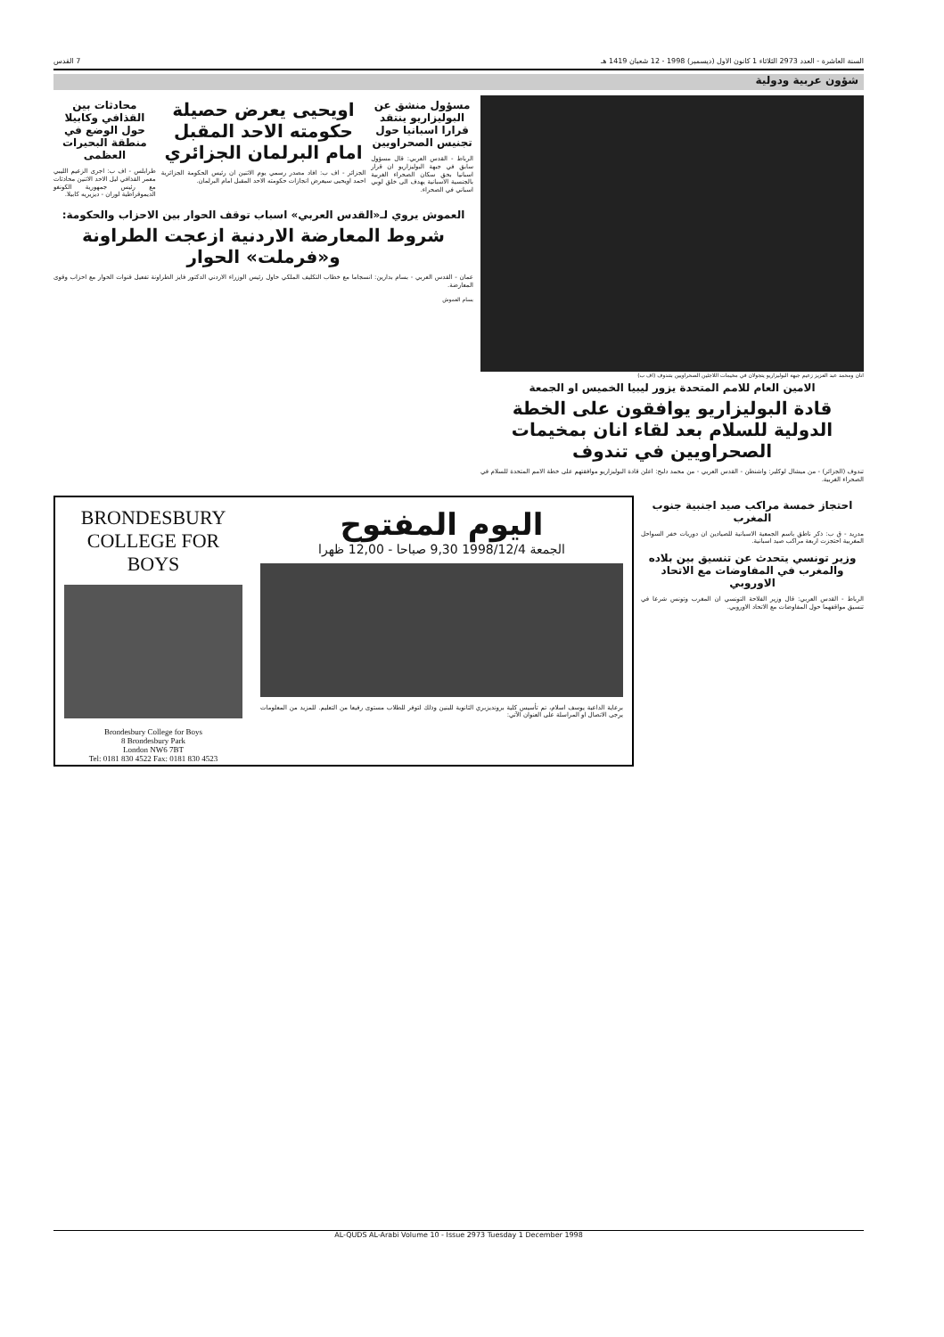السنة العاشرة - العدد 2973 الثلاثاء 1 كانون الاول (ديسمبر) 1998 - 12 شعبان 1419 هـ 7 القدس
شؤون عربية ودولية
انان ومحمد عبد العزيز زعيم جبهة البوليزاريو يتجولان في مخيمات اللاجئين الصحراويين بتندوف (اف ب)
الامين العام للامم المتحدة يزور ليبيا الخميس او الجمعة
قادة البوليزاريو يوافقون على الخطة الدولية للسلام بعد لقاء انان بمخيمات الصحراويين في تندوف
تندوف (الجزائر) - من ميشال لوكلير: واشنطن - القدس العربي - من محمد دلبح: اعلن قادة البوليزاريو موافقتهم على خطة الامم المتحدة للسلام في الصحراء الغربية.
مسؤول منشق عن البوليزاريو ينتقد قرارا اسبانيا حول تجنيس الصحراويين
الرباط - القدس العربي: قال مسؤول سابق في جبهة البوليزاريو ان قرار اسبانيا بحق سكان الصحراء الغربية بالجنسية الاسبانية يهدف الى خلق لوبي اسباني في الصحراء.
اويحيى يعرض حصيلة حكومته الاحد المقبل امام البرلمان الجزائري
الجزائر - اف ب: افاد مصدر رسمي يوم الاثنين ان رئيس الحكومة الجزائرية احمد اويحيى سيعرض انجازات حكومته الاحد المقبل امام البرلمان.
محادثات بين القذافي وكابيلا حول الوضع في منطقة البحيرات العظمى
طرابلس - اف ب: اجرى الزعيم الليبي معمر القذافي ليل الاحد الاثنين محادثات مع رئيس جمهورية الكونغو الديموقراطية لوران - ديزيريه كابيلا.
العموش يروي لـ«القدس العربي» اسباب توقف الحوار بين الاحزاب والحكومة:
شروط المعارضة الاردنية ازعجت الطراونة و«فرملت» الحوار
عمان - القدس العربي - بسام بدارين: انسجاما مع خطاب التكليف الملكي حاول رئيس الوزراء الاردني الدكتور فايز الطراونة تفعيل قنوات الحوار مع احزاب وقوى المعارضة.
بسام العموش
احتجاز خمسة مراكب صيد اجنبية جنوب المغرب
مدريد - ق ب: ذكر ناطق باسم الجمعية الاسبانية للصيادين ان دوريات خفر السواحل المغربية احتجزت اربعة مراكب صيد اسبانية.
وزير تونسي يتحدث عن تنسيق بين بلاده والمغرب في المفاوضات مع الاتحاد الاوروبي
الرباط - القدس العربي: قال وزير الفلاحة التونسي ان المغرب وتونس شرعا في تنسيق مواقفهما حول المفاوضات مع الاتحاد الاوروبي.
BRONDESBURY
COLLEGE FOR BOYS
Brondesbury College for Boys
8 Brondesbury Park
London NW6 7BT
Tel: 0181 830 4522 Fax: 0181 830 4523
اليوم المفتوح
الجمعة 1998/12/4 9,30 صباحا - 12,00 ظهرا
برعاية الداعية يوسف اسلام، تم تأسيس كلية برونديزبري الثانوية للبنين وذلك لتوفر للطلاب مستوى رفيعا من التعليم. للمزيد من المعلومات يرجى الاتصال او المراسلة على العنوان الآتي:
AL-QUDS AL-Arabi Volume 10 - Issue 2973 Tuesday 1 December 1998